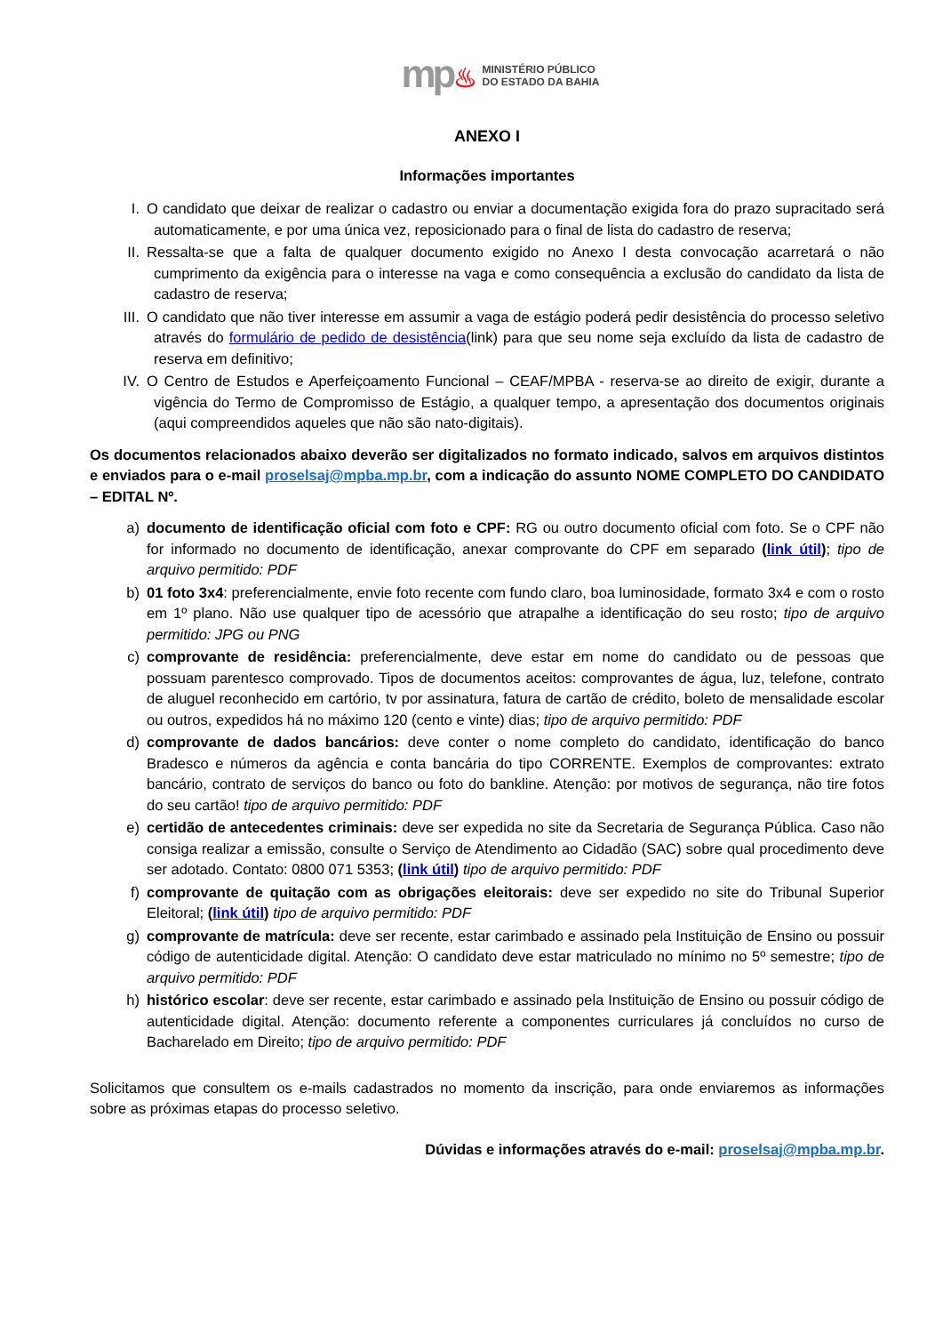mp♨
MINISTÉRIO PÚBLICO
DO ESTADO DA BAHIA
ANEXO I
Informações importantes
I. O candidato que deixar de realizar o cadastro ou enviar a documentação exigida fora do prazo supracitado será automaticamente, e por uma única vez, reposicionado para o final de lista do cadastro de reserva;
II. Ressalta-se que a falta de qualquer documento exigido no Anexo I desta convocação acarretará o não cumprimento da exigência para o interesse na vaga e como consequência a exclusão do candidato da lista de cadastro de reserva;
III. O candidato que não tiver interesse em assumir a vaga de estágio poderá pedir desistência do processo seletivo através do formulário de pedido de desistência(link) para que seu nome seja excluído da lista de cadastro de reserva em definitivo;
IV. O Centro de Estudos e Aperfeiçoamento Funcional – CEAF/MPBA - reserva-se ao direito de exigir, durante a vigência do Termo de Compromisso de Estágio, a qualquer tempo, a apresentação dos documentos originais (aqui compreendidos aqueles que não são nato-digitais).
Os documentos relacionados abaixo deverão ser digitalizados no formato indicado, salvos em arquivos distintos e enviados para o e-mail proselsaj@mpba.mp.br, com a indicação do assunto NOME COMPLETO DO CANDIDATO – EDITAL Nº.
a) documento de identificação oficial com foto e CPF: RG ou outro documento oficial com foto. Se o CPF não for informado no documento de identificação, anexar comprovante do CPF em separado (link útil); tipo de arquivo permitido: PDF
b) 01 foto 3x4: preferencialmente, envie foto recente com fundo claro, boa luminosidade, formato 3x4 e com o rosto em 1º plano. Não use qualquer tipo de acessório que atrapalhe a identificação do seu rosto; tipo de arquivo permitido: JPG ou PNG
c) comprovante de residência: preferencialmente, deve estar em nome do candidato ou de pessoas que possuam parentesco comprovado. Tipos de documentos aceitos: comprovantes de água, luz, telefone, contrato de aluguel reconhecido em cartório, tv por assinatura, fatura de cartão de crédito, boleto de mensalidade escolar ou outros, expedidos há no máximo 120 (cento e vinte) dias; tipo de arquivo permitido: PDF
d) comprovante de dados bancários: deve conter o nome completo do candidato, identificação do banco Bradesco e números da agência e conta bancária do tipo CORRENTE. Exemplos de comprovantes: extrato bancário, contrato de serviços do banco ou foto do bankline. Atenção: por motivos de segurança, não tire fotos do seu cartão! tipo de arquivo permitido: PDF
e) certidão de antecedentes criminais: deve ser expedida no site da Secretaria de Segurança Pública. Caso não consiga realizar a emissão, consulte o Serviço de Atendimento ao Cidadão (SAC) sobre qual procedimento deve ser adotado. Contato: 0800 071 5353; (link útil) tipo de arquivo permitido: PDF
f) comprovante de quitação com as obrigações eleitorais: deve ser expedido no site do Tribunal Superior Eleitoral; (link útil) tipo de arquivo permitido: PDF
g) comprovante de matrícula: deve ser recente, estar carimbado e assinado pela Instituição de Ensino ou possuir código de autenticidade digital. Atenção: O candidato deve estar matriculado no mínimo no 5º semestre; tipo de arquivo permitido: PDF
h) histórico escolar: deve ser recente, estar carimbado e assinado pela Instituição de Ensino ou possuir código de autenticidade digital. Atenção: documento referente a componentes curriculares já concluídos no curso de Bacharelado em Direito; tipo de arquivo permitido: PDF
Solicitamos que consultem os e-mails cadastrados no momento da inscrição, para onde enviaremos as informações sobre as próximas etapas do processo seletivo.
Dúvidas e informações através do e-mail: proselsaj@mpba.mp.br.